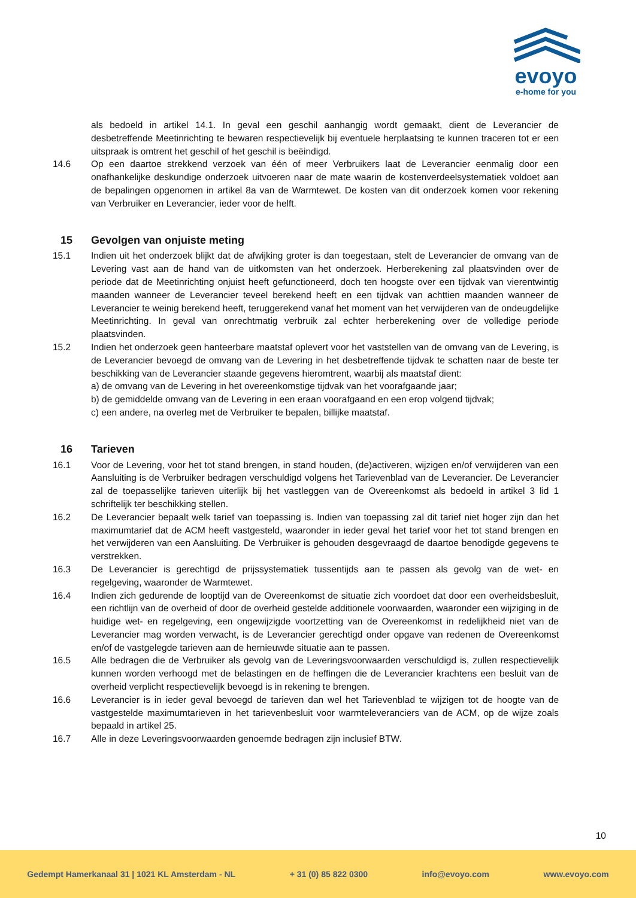evoyo
e-home for you
als bedoeld in artikel 14.1. In geval een geschil aanhangig wordt gemaakt, dient de Leverancier de desbetreffende Meetinrichting te bewaren respectievelijk bij eventuele herplaatsing te kunnen traceren tot er een uitspraak is omtrent het geschil of het geschil is beëindigd.
14.6 Op een daartoe strekkend verzoek van één of meer Verbruikers laat de Leverancier eenmalig door een onafhankelijke deskundige onderzoek uitvoeren naar de mate waarin de kostenverdeelsystematiek voldoet aan de bepalingen opgenomen in artikel 8a van de Warmtewet. De kosten van dit onderzoek komen voor rekening van Verbruiker en Leverancier, ieder voor de helft.
15 Gevolgen van onjuiste meting
15.1 Indien uit het onderzoek blijkt dat de afwijking groter is dan toegestaan, stelt de Leverancier de omvang van de Levering vast aan de hand van de uitkomsten van het onderzoek. Herberekening zal plaatsvinden over de periode dat de Meetinrichting onjuist heeft gefunctioneerd, doch ten hoogste over een tijdvak van vierentwintig maanden wanneer de Leverancier teveel berekend heeft en een tijdvak van achttien maanden wanneer de Leverancier te weinig berekend heeft, teruggerekend vanaf het moment van het verwijderen van de ondeugdelijke Meetinrichting. In geval van onrechtmatig verbruik zal echter herberekening over de volledige periode plaatsvinden.
15.2 Indien het onderzoek geen hanteerbare maatstaf oplevert voor het vaststellen van de omvang van de Levering, is de Leverancier bevoegd de omvang van de Levering in het desbetreffende tijdvak te schatten naar de beste ter beschikking van de Leverancier staande gegevens hieromtrent, waarbij als maatstaf dient:
a) de omvang van de Levering in het overeenkomstige tijdvak van het voorafgaande jaar;
b) de gemiddelde omvang van de Levering in een eraan voorafgaand en een erop volgend tijdvak;
c) een andere, na overleg met de Verbruiker te bepalen, billijke maatstaf.
16 Tarieven
16.1 Voor de Levering, voor het tot stand brengen, in stand houden, (de)activeren, wijzigen en/of verwijderen van een Aansluiting is de Verbruiker bedragen verschuldigd volgens het Tarievenblad van de Leverancier. De Leverancier zal de toepasselijke tarieven uiterlijk bij het vastleggen van de Overeenkomst als bedoeld in artikel 3 lid 1 schriftelijk ter beschikking stellen.
16.2 De Leverancier bepaalt welk tarief van toepassing is. Indien van toepassing zal dit tarief niet hoger zijn dan het maximumtarief dat de ACM heeft vastgesteld, waaronder in ieder geval het tarief voor het tot stand brengen en het verwijderen van een Aansluiting. De Verbruiker is gehouden desgevraagd de daartoe benodigde gegevens te verstrekken.
16.3 De Leverancier is gerechtigd de prijssystematiek tussentijds aan te passen als gevolg van de wet- en regelgeving, waaronder de Warmtewet.
16.4 Indien zich gedurende de looptijd van de Overeenkomst de situatie zich voordoet dat door een overheidsbesluit, een richtlijn van de overheid of door de overheid gestelde additionele voorwaarden, waaronder een wijziging in de huidige wet- en regelgeving, een ongewijzigde voortzetting van de Overeenkomst in redelijkheid niet van de Leverancier mag worden verwacht, is de Leverancier gerechtigd onder opgave van redenen de Overeenkomst en/of de vastgelegde tarieven aan de hernieuwde situatie aan te passen.
16.5 Alle bedragen die de Verbruiker als gevolg van de Leveringsvoorwaarden verschuldigd is, zullen respectievelijk kunnen worden verhoogd met de belastingen en de heffingen die de Leverancier krachtens een besluit van de overheid verplicht respectievelijk bevoegd is in rekening te brengen.
16.6 Leverancier is in ieder geval bevoegd de tarieven dan wel het Tarievenblad te wijzigen tot de hoogte van de vastgestelde maximumtarieven in het tarievenbesluit voor warmteleveranciers van de ACM, op de wijze zoals bepaald in artikel 25.
16.7 Alle in deze Leveringsvoorwaarden genoemde bedragen zijn inclusief BTW.
10
Gedempt Hamerkanaal 31 | 1021 KL Amsterdam - NL + 31 (0) 85 822 0300 info@evoyo.com www.evoyo.com